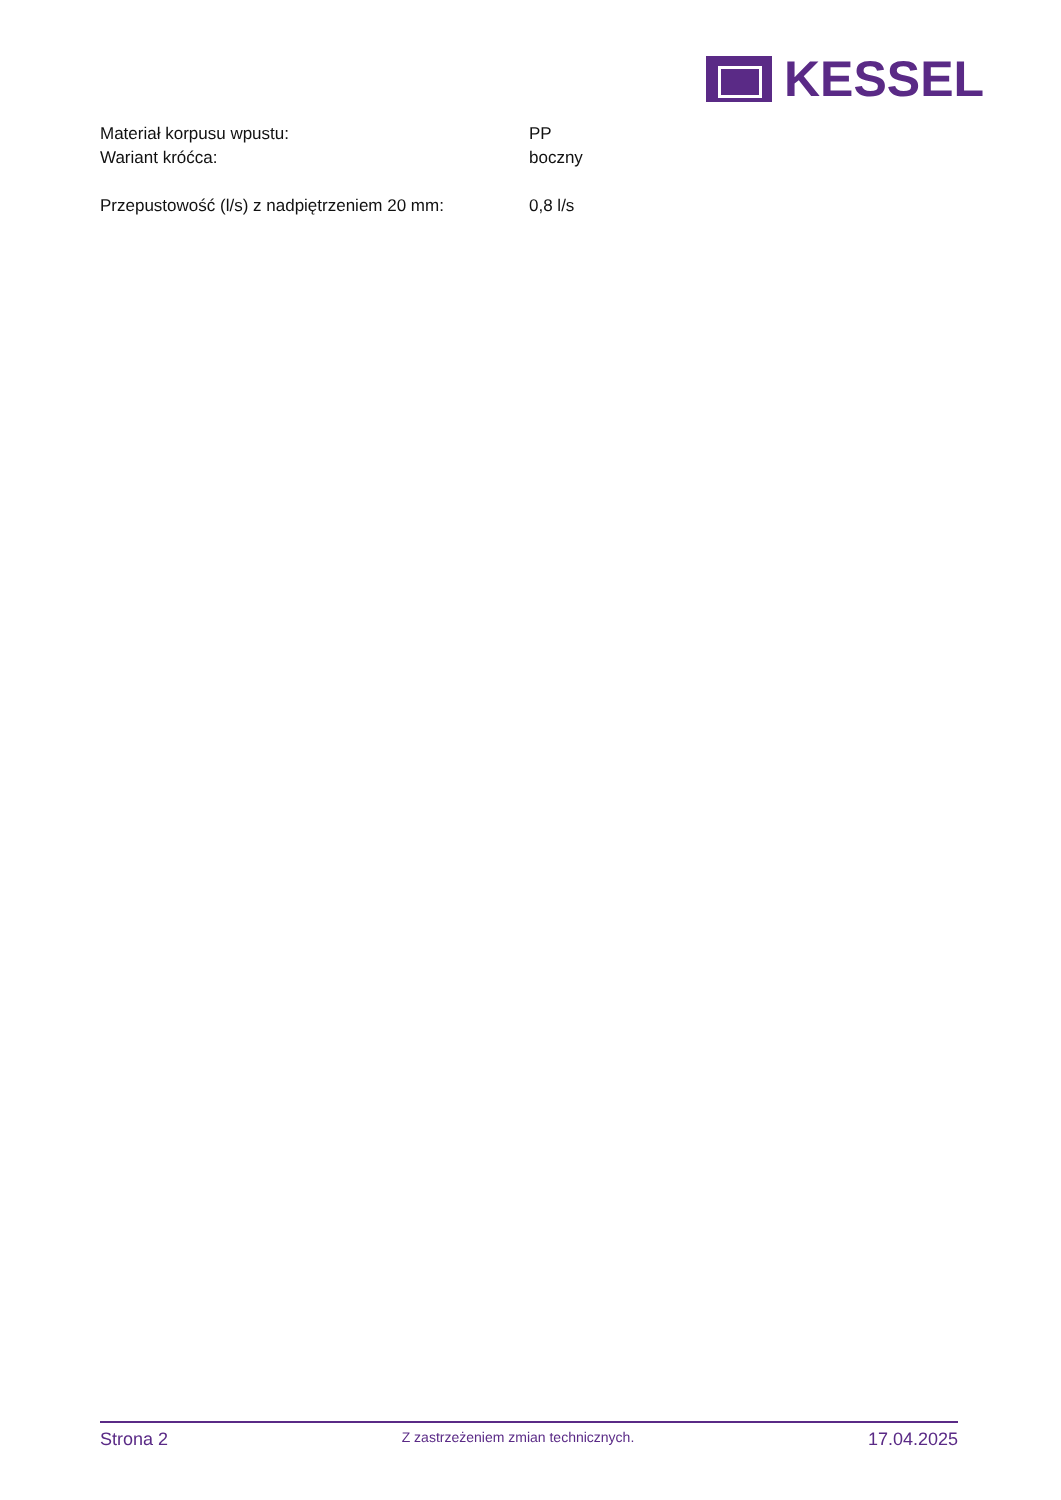KESSEL
| Materiał korpusu wpustu: | PP |
| Wariant króćca: | boczny |
| Przepustowość (l/s) z nadpiętrzeniem 20 mm: | 0,8 l/s |
Strona 2 Z zastrzeżeniem zmian technicznych. 17.04.2025